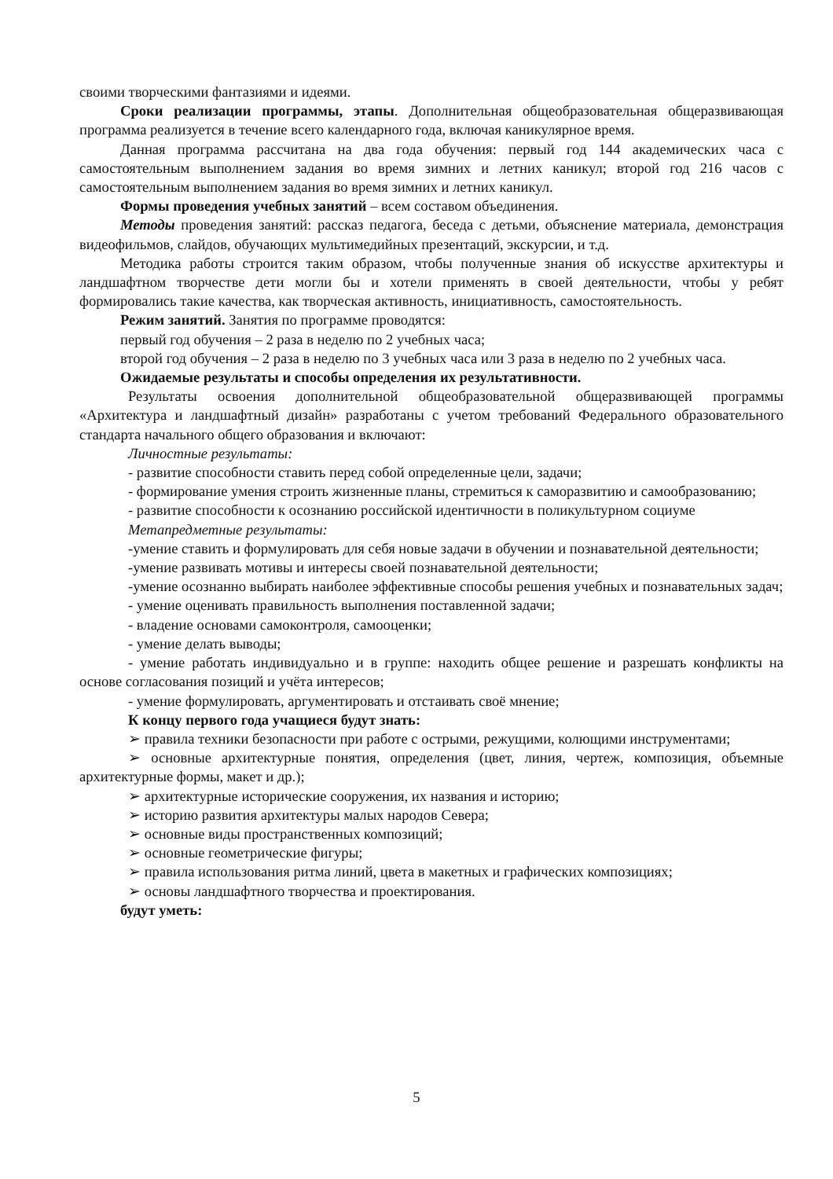своими творческими фантазиями и идеями.
Сроки реализации программы, этапы. Дополнительная общеобразовательная общеразвивающая программа реализуется в течение всего календарного года, включая каникулярное время.
Данная программа рассчитана на два года обучения: первый год 144 академических часа с самостоятельным выполнением задания во время зимних и летних каникул; второй год 216 часов с самостоятельным выполнением задания во время зимних и летних каникул.
Формы проведения учебных занятий – всем составом объединения.
Методы проведения занятий: рассказ педагога, беседа с детьми, объяснение материала, демонстрация видеофильмов, слайдов, обучающих мультимедийных презентаций, экскурсии, и т.д.
Методика работы строится таким образом, чтобы полученные знания об искусстве архитектуры и ландшафтном творчестве дети могли бы и хотели применять в своей деятельности, чтобы у ребят формировались такие качества, как творческая активность, инициативность, самостоятельность.
Режим занятий. Занятия по программе проводятся:
первый год обучения – 2 раза в неделю по 2 учебных часа;
второй год обучения – 2 раза в неделю по 3 учебных часа или 3 раза в неделю по 2 учебных часа.
Ожидаемые результаты и способы определения их результативности.
Результаты освоения дополнительной общеобразовательной общеразвивающей программы «Архитектура и ландшафтный дизайн» разработаны с учетом требований Федерального образовательного стандарта начального общего образования и включают:
Личностные результаты:
- развитие способности ставить перед собой определенные цели, задачи;
- формирование умения строить жизненные планы, стремиться к саморазвитию и самообразованию;
- развитие способности к осознанию российской идентичности в поликультурном социуме
Метапредметные результаты:
-умение ставить и формулировать для себя новые задачи в обучении и познавательной деятельности;
-умение развивать мотивы и интересы своей познавательной деятельности;
-умение осознанно выбирать наиболее эффективные способы решения учебных и познавательных задач;
- умение оценивать правильность выполнения поставленной задачи;
- владение основами самоконтроля, самооценки;
- умение делать выводы;
- умение работать индивидуально и в группе: находить общее решение и разрешать конфликты на основе согласования позиций и учёта интересов;
- умение формулировать, аргументировать и отстаивать своё мнение;
К концу первого года учащиеся будут знать:
➢ правила техники безопасности при работе с острыми, режущими, колющими инструментами;
➢ основные архитектурные понятия, определения (цвет, линия, чертеж, композиция, объемные архитектурные формы, макет и др.);
➢ архитектурные исторические сооружения, их названия и историю;
➢ историю развития архитектуры малых народов Севера;
➢ основные виды пространственных композиций;
➢ основные геометрические фигуры;
➢ правила использования ритма линий, цвета в макетных и графических композициях;
➢ основы ландшафтного творчества и проектирования.
будут уметь:
5